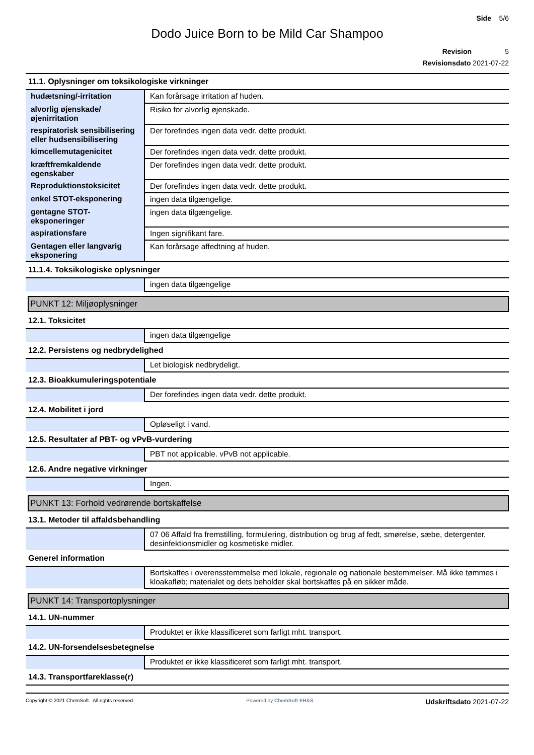Side 5/6
Dodo Juice Born to be Mild Car Shampoo
Revision 5
Revisionsdato 2021-07-22
11.1. Oplysninger om toksikologiske virkninger
| hudætsning/-irritation | Kan forårsage irritation af huden. |
| alvorlig øjenskade/øjenirritation | Risiko for alvorlig øjenskade. |
| respiratorisk sensibilisering eller hudsensibilisering | Der forefindes ingen data vedr. dette produkt. |
| kimcellemutagenicitet | Der forefindes ingen data vedr. dette produkt. |
| kræftfremkaldende egenskaber | Der forefindes ingen data vedr. dette produkt. |
| Reproduktionstoksicitet | Der forefindes ingen data vedr. dette produkt. |
| enkel STOT-eksponering | ingen data tilgængelige. |
| gentagne STOT-eksponeringer | ingen data tilgængelige. |
| aspirationsfare | Ingen signifikant fare. |
| Gentagen eller langvarig eksponering | Kan forårsage affedtning af huden. |
11.1.4. Toksikologiske oplysninger
| | ingen data tilgængelige |
PUNKT 12: Miljøoplysninger
12.1. Toksicitet
| | ingen data tilgængelige |
12.2. Persistens og nedbrydelighed
| | Let biologisk nedbrydeligt. |
12.3. Bioakkumuleringspotentiale
| | Der forefindes ingen data vedr. dette produkt. |
12.4. Mobilitet i jord
| | Opløseligt i vand. |
12.5. Resultater af PBT- og vPvB-vurdering
| | PBT not applicable. vPvB not applicable. |
12.6. Andre negative virkninger
| | Ingen. |
PUNKT 13: Forhold vedrørende bortskaffelse
13.1. Metoder til affaldsbehandling
| | 07 06 Affald fra fremstilling, formulering, distribution og brug af fedt, smørelse, sæbe, detergenter, desinfektionsmidler og kosmetiske midler. |
Generel information
| | Bortskaffes i overensstemmelse med lokale, regionale og nationale bestemmelser. Må ikke tømmes i kloakafløb; materialet og dets beholder skal bortskaffes på en sikker måde. |
PUNKT 14: Transportoplysninger
14.1. UN-nummer
| | Produktet er ikke klassificeret som farligt mht. transport. |
14.2. UN-forsendelsesbetegnelse
| | Produktet er ikke klassificeret som farligt mht. transport. |
14.3. Transportfareklasse(r)
Copyright © 2021 ChemSoft. All rights reserved. Powered by ChemSoft EH&S Udskriftsdato 2021-07-22